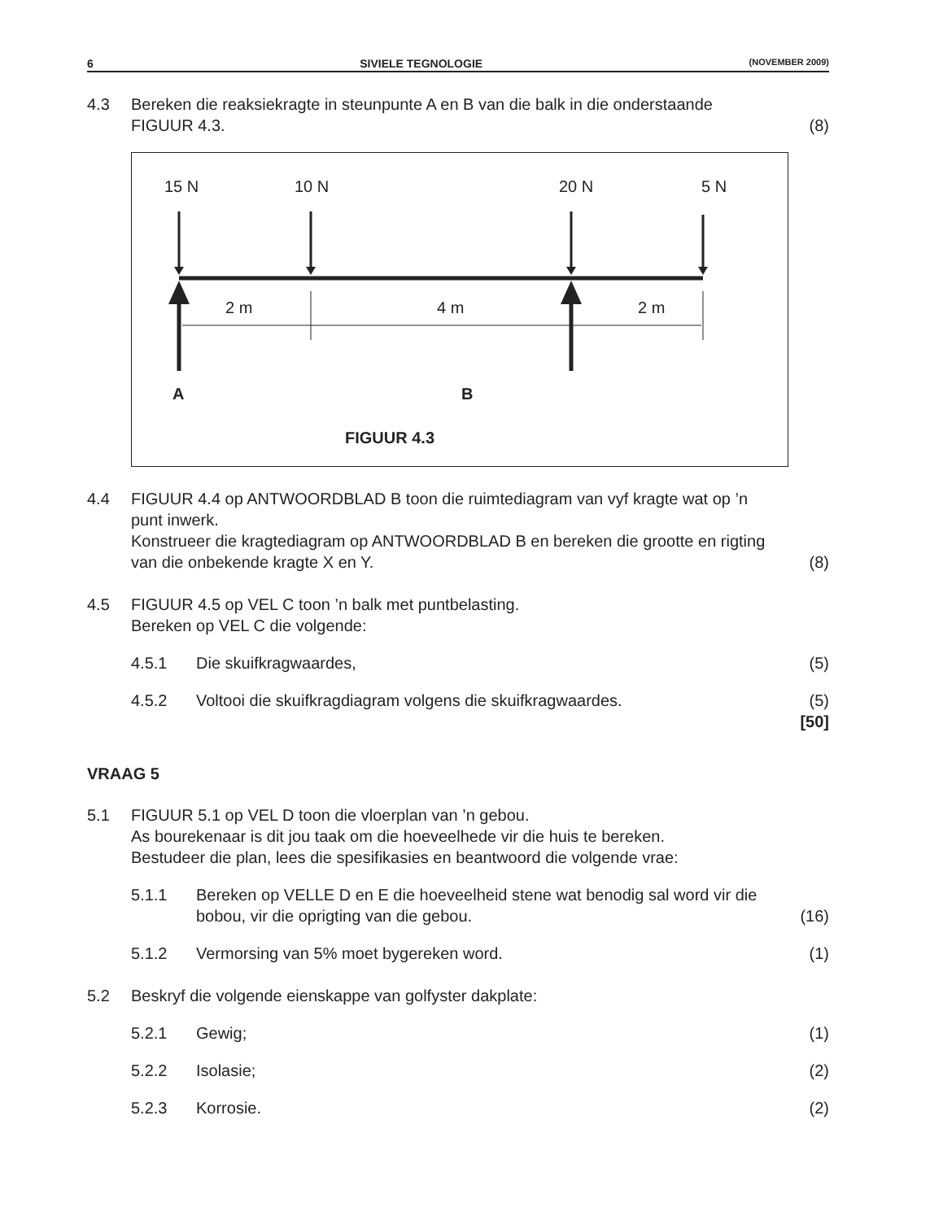6 SIVIELE TEGNOLOGIE (NOVEMBER 2009)
4.3 Bereken die reaksiekragte in steunpunte A en B van die balk in die onderstaande FIGUUR 4.3.
(8)
15 N
10 N
20 N
5 N
2 m
4 m
2 m
A
B
FIGUUR 4.3
4.4 FIGUUR 4.4 op ANTWOORDBLAD B toon die ruimtediagram van vyf kragte wat op ’n punt inwerk.
Konstrueer die kragtediagram op ANTWOORDBLAD B en bereken die grootte en rigting van die onbekende kragte X en Y.
(8)
4.5 FIGUUR 4.5 op VEL C toon ’n balk met puntbelasting.
Bereken op VEL C die volgende:
4.5.1 Die skuifkragwaardes, (5)
4.5.2 Voltooi die skuifkragdiagram volgens die skuifkragwaardes.
(5)
[50]
VRAAG 5
5.1 FIGUUR 5.1 op VEL D toon die vloerplan van ’n gebou.
As bourekenaar is dit jou taak om die hoeveelhede vir die huis te bereken.
Bestudeer die plan, lees die spesifikasies en beantwoord die volgende vrae:
5.1.1 Bereken op VELLE D en E die hoeveelheid stene wat benodig sal word vir die bobou, vir die oprigting van die gebou.
(16)
5.1.2 Vermorsing van 5% moet bygereken word.
(1)
5.2 Beskryf die volgende eienskappe van golfyster dakplate:
5.2.1 Gewig; (1)
5.2.2 Isolasie; (2)
5.2.3 Korrosie. (2)